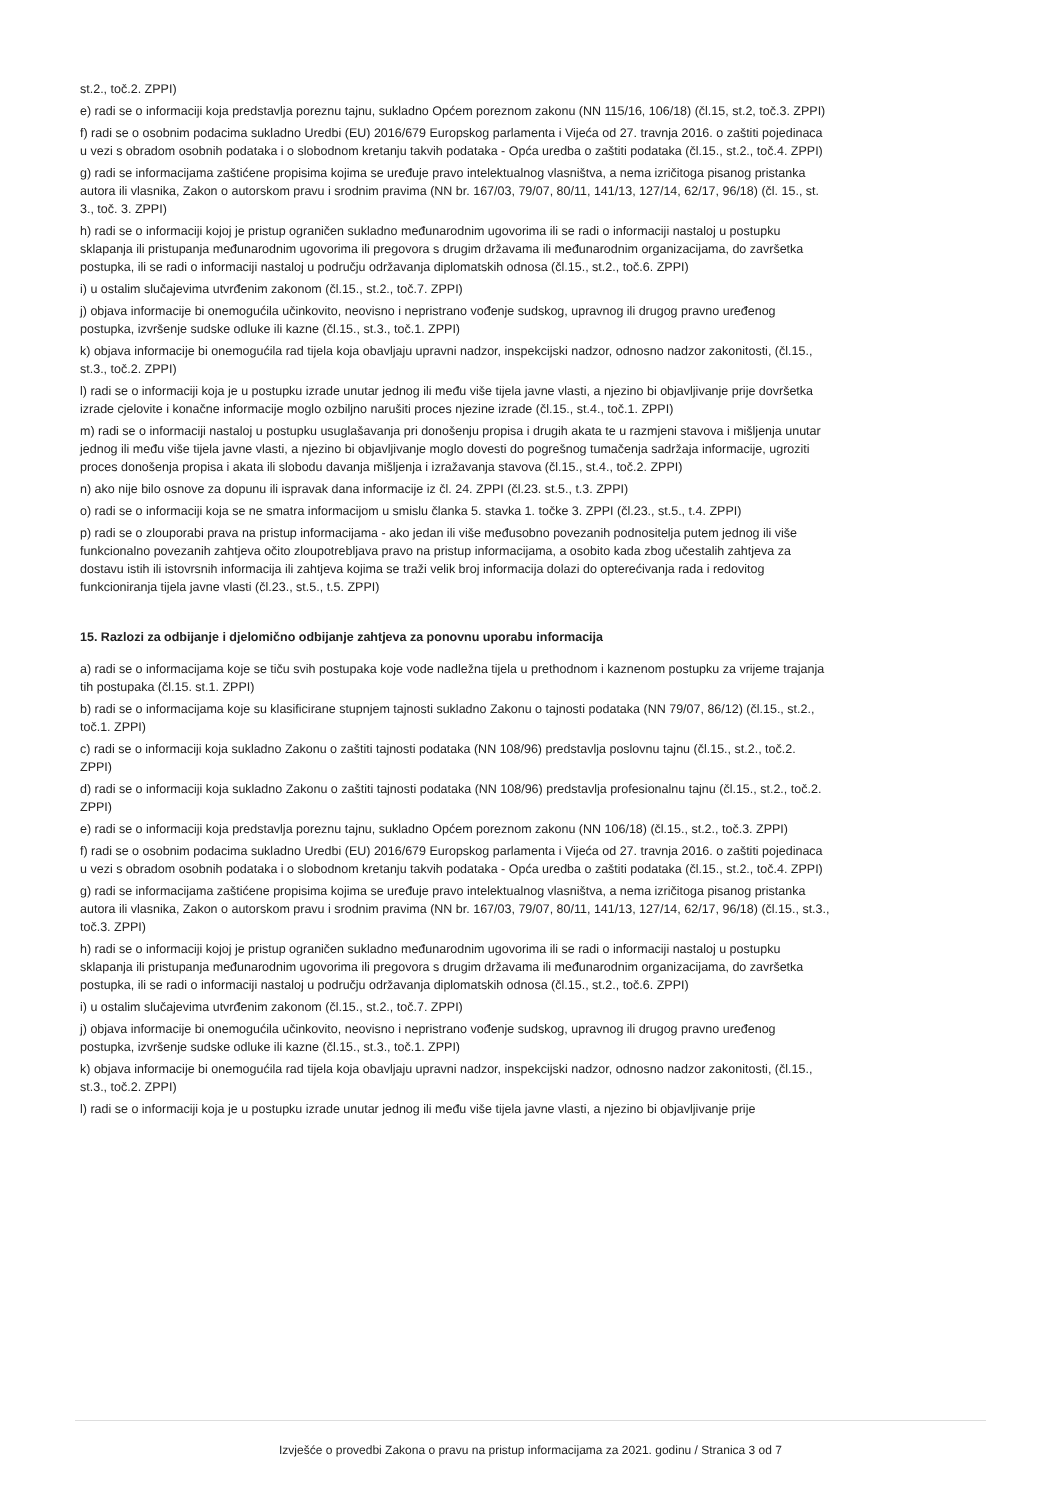st.2., toč.2. ZPPI)
e) radi se o informaciji koja predstavlja poreznu tajnu, sukladno Općem poreznom zakonu (NN 115/16, 106/18) (čl.15, st.2, toč.3. ZPPI)
f) radi se o osobnim podacima sukladno Uredbi (EU) 2016/679 Europskog parlamenta i Vijeća od 27. travnja 2016. o zaštiti pojedinaca u vezi s obradom osobnih podataka i o slobodnom kretanju takvih podataka - Opća uredba o zaštiti podataka (čl.15., st.2., toč.4. ZPPI)
g) radi se informacijama zaštićene propisima kojima se uređuje pravo intelektualnog vlasništva, a nema izričitoga pisanog pristanka autora ili vlasnika, Zakon o autorskom pravu i srodnim pravima (NN br. 167/03, 79/07, 80/11, 141/13, 127/14, 62/17, 96/18) (čl. 15., st. 3., toč. 3. ZPPI)
h) radi se o informaciji kojoj je pristup ograničen sukladno međunarodnim ugovorima ili se radi o informaciji nastaloj u postupku sklapanja ili pristupanja međunarodnim ugovorima ili pregovora s drugim državama ili međunarodnim organizacijama, do završetka postupka, ili se radi o informaciji nastaloj u području održavanja diplomatskih odnosa (čl.15., st.2., toč.6. ZPPI)
i) u ostalim slučajevima utvrđenim zakonom (čl.15., st.2., toč.7. ZPPI)
j) objava informacije bi onemogućila učinkovito, neovisno i nepristrano vođenje sudskog, upravnog ili drugog pravno uređenog postupka, izvršenje sudske odluke ili kazne (čl.15., st.3., toč.1. ZPPI)
k) objava informacije bi onemogućila rad tijela koja obavljaju upravni nadzor, inspekcijski nadzor, odnosno nadzor zakonitosti, (čl.15., st.3., toč.2. ZPPI)
l) radi se o informaciji koja je u postupku izrade unutar jednog ili među više tijela javne vlasti, a njezino bi objavljivanje prije dovršetka izrade cjelovite i konačne informacije moglo ozbiljno narušiti proces njezine izrade (čl.15., st.4., toč.1. ZPPI)
m) radi se o informaciji nastaloj u postupku usuglašavanja pri donošenju propisa i drugih akata te u razmjeni stavova i mišljenja unutar jednog ili među više tijela javne vlasti, a njezino bi objavljivanje moglo dovesti do pogrešnog tumačenja sadržaja informacije, ugroziti proces donošenja propisa i akata ili slobodu davanja mišljenja i izražavanja stavova (čl.15., st.4., toč.2. ZPPI)
n) ako nije bilo osnove za dopunu ili ispravak dana informacije iz čl. 24. ZPPI (čl.23. st.5., t.3. ZPPI)
o) radi se o informaciji koja se ne smatra informacijom u smislu članka 5. stavka 1. točke 3. ZPPI (čl.23., st.5., t.4. ZPPI)
p) radi se o zlouporabi prava na pristup informacijama - ako jedan ili više međusobno povezanih podnositelja putem jednog ili više funkcionalno povezanih zahtjeva očito zloupotrebljava pravo na pristup informacijama, a osobito kada zbog učestalih zahtjeva za dostavu istih ili istovrsnih informacija ili zahtjeva kojima se traži velik broj informacija dolazi do opterećivanja rada i redovitog funkcioniranja tijela javne vlasti (čl.23., st.5., t.5. ZPPI)
15. Razlozi za odbijanje i djelomično odbijanje zahtjeva za ponovnu uporabu informacija
a) radi se o informacijama koje se tiču svih postupaka koje vode nadležna tijela u prethodnom i kaznenom postupku za vrijeme trajanja tih postupaka (čl.15. st.1. ZPPI)
b) radi se o informacijama koje su klasificirane stupnjem tajnosti sukladno Zakonu o tajnosti podataka (NN 79/07, 86/12) (čl.15., st.2., toč.1. ZPPI)
c) radi se o informaciji koja sukladno Zakonu o zaštiti tajnosti podataka (NN 108/96) predstavlja poslovnu tajnu (čl.15., st.2., toč.2. ZPPI)
d) radi se o informaciji koja sukladno Zakonu o zaštiti tajnosti podataka (NN 108/96) predstavlja profesionalnu tajnu (čl.15., st.2., toč.2. ZPPI)
e) radi se o informaciji koja predstavlja poreznu tajnu, sukladno Općem poreznom zakonu (NN 106/18) (čl.15., st.2., toč.3. ZPPI)
f) radi se o osobnim podacima sukladno Uredbi (EU) 2016/679 Europskog parlamenta i Vijeća od 27. travnja 2016. o zaštiti pojedinaca u vezi s obradom osobnih podataka i o slobodnom kretanju takvih podataka - Opća uredba o zaštiti podataka (čl.15., st.2., toč.4. ZPPI)
g) radi se informacijama zaštićene propisima kojima se uređuje pravo intelektualnog vlasništva, a nema izričitoga pisanog pristanka autora ili vlasnika, Zakon o autorskom pravu i srodnim pravima (NN br. 167/03, 79/07, 80/11, 141/13, 127/14, 62/17, 96/18) (čl.15., st.3., toč.3. ZPPI)
h) radi se o informaciji kojoj je pristup ograničen sukladno međunarodnim ugovorima ili se radi o informaciji nastaloj u postupku sklapanja ili pristupanja međunarodnim ugovorima ili pregovora s drugim državama ili međunarodnim organizacijama, do završetka postupka, ili se radi o informaciji nastaloj u području održavanja diplomatskih odnosa (čl.15., st.2., toč.6. ZPPI)
i) u ostalim slučajevima utvrđenim zakonom (čl.15., st.2., toč.7. ZPPI)
j) objava informacije bi onemogućila učinkovito, neovisno i nepristrano vođenje sudskog, upravnog ili drugog pravno uređenog postupka, izvršenje sudske odluke ili kazne (čl.15., st.3., toč.1. ZPPI)
k) objava informacije bi onemogućila rad tijela koja obavljaju upravni nadzor, inspekcijski nadzor, odnosno nadzor zakonitosti, (čl.15., st.3., toč.2. ZPPI)
l) radi se o informaciji koja je u postupku izrade unutar jednog ili među više tijela javne vlasti, a njezino bi objavljivanje prije
Izvješće o provedbi Zakona o pravu na pristup informacijama za 2021. godinu / Stranica 3 od 7